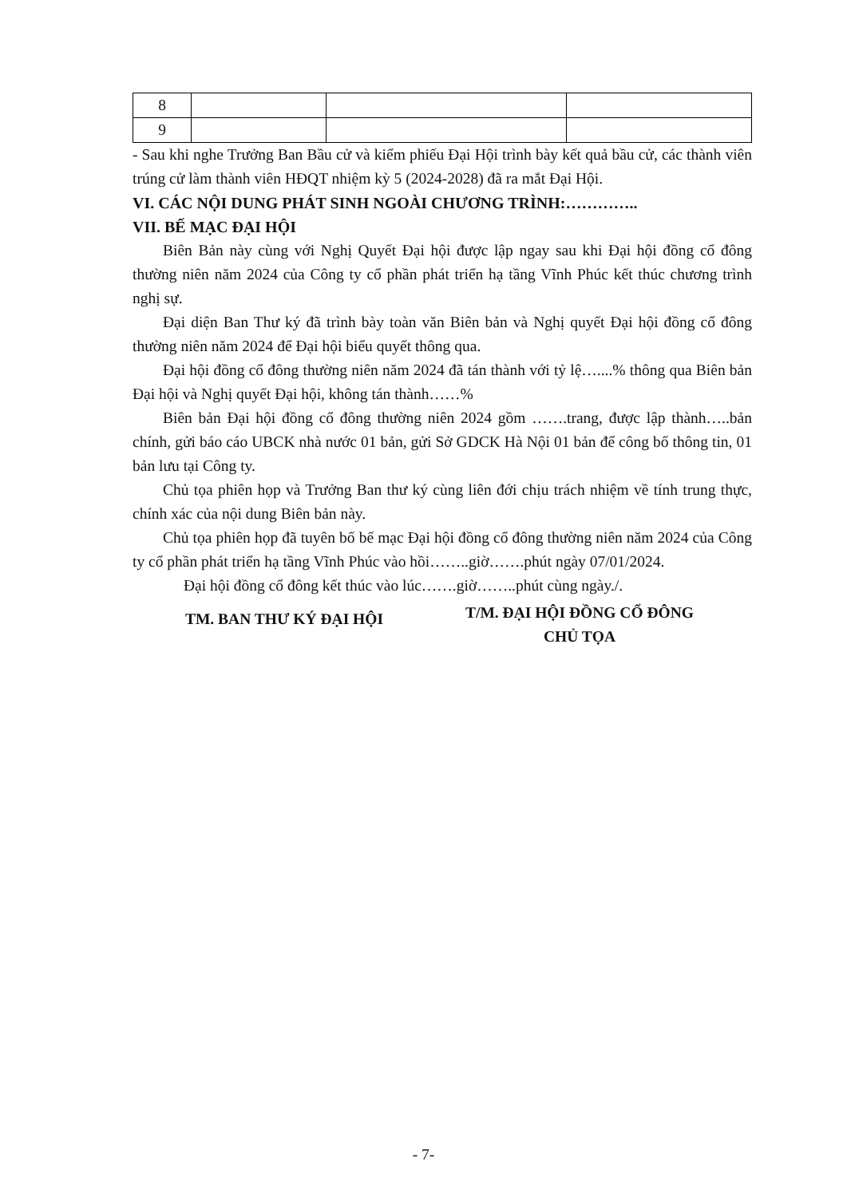| 8 | | | |
| 9 | | | |
- Sau khi nghe Trưởng Ban Bầu cử và kiểm phiếu Đại Hội trình bày kết quả bầu cử, các thành viên trúng cử làm thành viên HĐQT nhiệm kỳ 5 (2024-2028) đã ra mắt Đại Hội.
VI. CÁC NỘI DUNG PHÁT SINH NGOÀI CHƯƠNG TRÌNH:…………..
VII. BẾ MẠC ĐẠI HỘI
Biên Bản này cùng với Nghị Quyết Đại hội được lập ngay sau khi Đại hội đồng cổ đông thường niên năm 2024 của Công ty cổ phần phát triển hạ tầng Vĩnh Phúc kết thúc chương trình nghị sự.
Đại diện Ban Thư ký đã trình bày toàn văn Biên bản và Nghị quyết Đại hội đồng cổ đông thường niên năm 2024 để Đại hội biểu quyết thông qua.
Đại hội đồng cổ đông thường niên năm 2024 đã tán thành với tỷ lệ…....% thông qua Biên bản Đại hội và Nghị quyết Đại hội, không tán thành……%
Biên bản Đại hội đồng cổ đông thường niên 2024 gồm …….trang, được lập thành…..bản chính, gửi báo cáo UBCK nhà nước 01 bản, gửi Sở GDCK Hà Nội 01 bản để công bố thông tin, 01 bản lưu tại Công ty.
Chủ tọa phiên họp và Trưởng Ban thư ký cùng liên đới chịu trách nhiệm về tính trung thực, chính xác của nội dung Biên bản này.
Chủ tọa phiên họp đã tuyên bố bế mạc Đại hội đồng cổ đông thường niên năm 2024 của Công ty cổ phần phát triển hạ tầng Vĩnh Phúc vào hồi……..giờ…….phút ngày 07/01/2024.
Đại hội đồng cổ đông kết thúc vào lúc…….giờ……..phút cùng ngày./.
TM. BAN THƯ KÝ ĐẠI HỘI
T/M. ĐẠI HỘI ĐỒNG CỔ ĐÔNG
CHỦ TỌA
- 7-